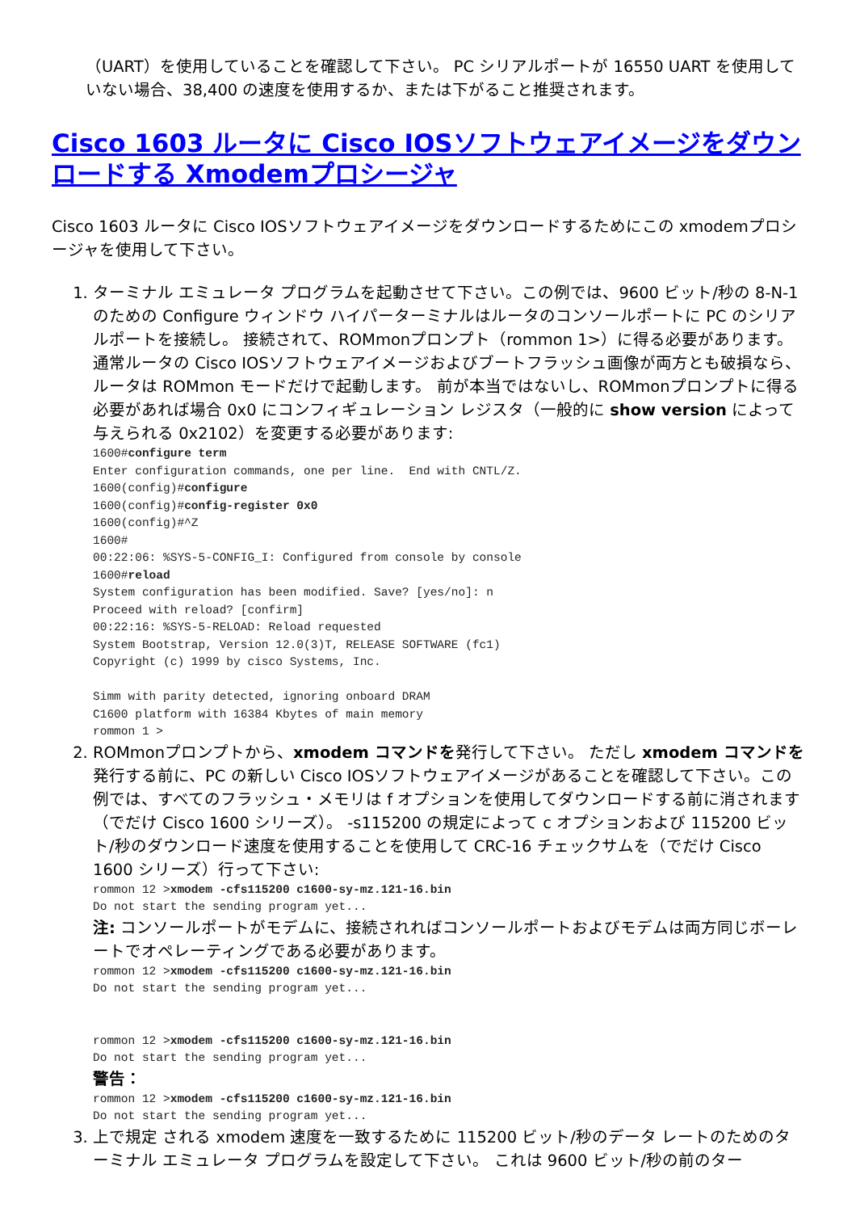（UART）を使用していることを確認して下さい。 PC シリアルポートが 16550 UART を使用していない場合、38,400 の速度を使用するか、または下がること推奨されます。
Cisco 1603 ルータに Cisco IOSソフトウェアイメージをダウンロードする Xmodemプロシージャ
Cisco 1603 ルータに Cisco IOSソフトウェアイメージをダウンロードするためにこの xmodemプロシージャを使用して下さい。
1. ターミナル エミュレータ プログラムを起動させて下さい。この例では、9600 ビット/秒の 8-N-1 のための Configure ウィンドウ ハイパーターミナルはルータのコンソールポートに PC のシリアルポートを接続し。 接続されて、ROMmonプロンプト（rommon 1>）に得る必要があります。 通常ルータの Cisco IOSソフトウェアイメージおよびブートフラッシュ画像が両方とも破損なら、ルータは ROMmon モードだけで起動します。 前が本当ではないし、ROMmonプロンプトに得る必要があれば場合 0x0 にコンフィギュレーション レジスタ（一般的に show version によって与えられる 0x2102）を変更する必要があります:
1600#configure term
Enter configuration commands, one per line.  End with CNTL/Z.
1600(config)#configure
1600(config)#config-register 0x0
1600(config)#^Z
1600#
00:22:06: %SYS-5-CONFIG_I: Configured from console by console
1600#reload
System configuration has been modified. Save? [yes/no]: n
Proceed with reload? [confirm]
00:22:16: %SYS-5-RELOAD: Reload requested
System Bootstrap, Version 12.0(3)T, RELEASE SOFTWARE (fc1)
Copyright (c) 1999 by cisco Systems, Inc.

Simm with parity detected, ignoring onboard DRAM
C1600 platform with 16384 Kbytes of main memory
rommon 1 >
2. ROMmonプロンプトから、xmodem コマンドを発行して下さい。 ただし xmodem コマンドを発行する前に、PC の新しい Cisco IOSソフトウェアイメージがあることを確認して下さい。この例では、すべてのフラッシュ・メモリは f オプションを使用してダウンロードする前に消されます（でだけ Cisco 1600 シリーズ）。 -s115200 の規定によって c オプションおよび 115200 ビット/秒のダウンロード速度を使用することを使用して CRC-16 チェックサムを（でだけ Cisco 1600 シリーズ）行って下さい:
rommon 12 >xmodem -cfs115200 c1600-sy-mz.121-16.bin
Do not start the sending program yet...
注: コンソールポートがモデムに、接続されればコンソールポートおよびモデムは両方同じボーレートでオペレーティングである必要があります。
rommon 12 >xmodem -cfs115200 c1600-sy-mz.121-16.bin
Do not start the sending program yet...


rommon 12 >xmodem -cfs115200 c1600-sy-mz.121-16.bin
Do not start the sending program yet...
警告：
rommon 12 >xmodem -cfs115200 c1600-sy-mz.121-16.bin
Do not start the sending program yet...
3. 上で規定 される xmodem 速度を一致するために 115200 ビット/秒のデータ レートのためのターミナル エミュレータ プログラムを設定して下さい。 これは 9600 ビット/秒の前のター